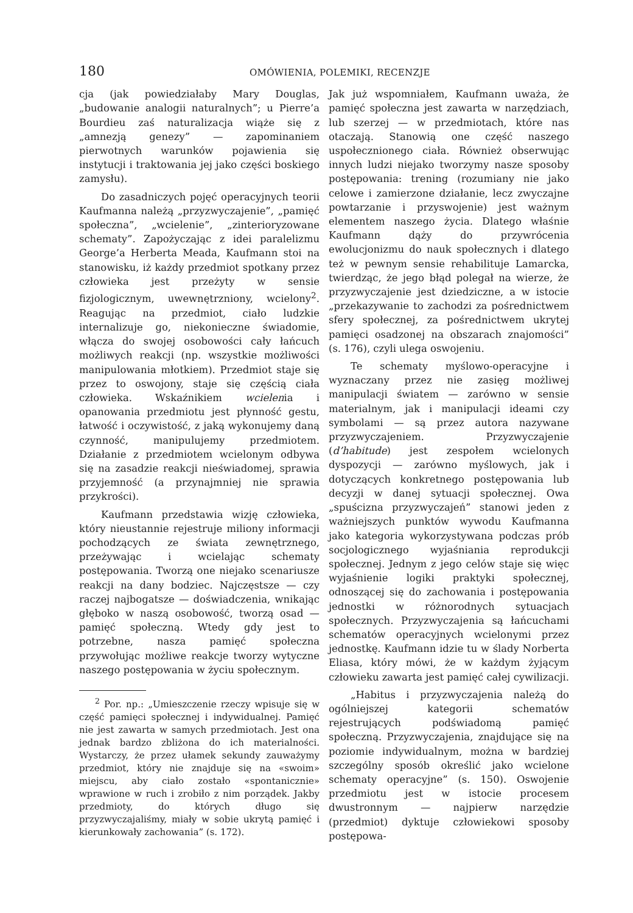180 OMÓWIENIA, POLEMIKI, RECENZJE
cja (jak powiedziałaby Mary Douglas, „budowanie analogii naturalnych”; u Pierre’a Bourdieu zaś naturalizacja wiąże się z „amnezją genezy” — zapominaniem pierwotnych warunków pojawienia się instytucji i traktowania jej jako części boskiego zamysłu).
Do zasadniczych pojęć operacyjnych teorii Kaufmanna należą „przyzwyczajenie”, „pamięć społeczna”, „wcielenie”, „zinterioryzowane schematy”. Zapożyczając z idei paralelizmu George’a Herberta Meada, Kaufmann stoi na stanowisku, iż każdy przedmiot spotkany przez człowieka jest przeżyty w sensie fizjologicznym, uwewnętrzniony, wcielony<sup>2</sup>. Reagując na przedmiot, ciało ludzkie internalizuje go, niekonieczne świadomie, włącza do swojej osobowości cały łańcuch możliwych reakcji (np. wszystkie możliwości manipulowania młotkiem). Przedmiot staje się przez to oswojony, staje się częścią ciała człowieka. Wskaźnikiem wcielenia i opanowania przedmiotu jest płynność gestu, łatwość i oczywistość, z jaką wykonujemy daną czynność, manipulujemy przedmiotem. Działanie z przedmiotem wcielonym odbywa się na zasadzie reakcji nieświadomej, sprawia przyjemność (a przynajmniej nie sprawia przykrości).
Kaufmann przedstawia wizję człowieka, który nieustannie rejestruje miliony informacji pochodzących ze świata zewnętrznego, przeżywając i wcielając schematy postępowania. Tworzą one niejako scenariusze reakcji na dany bodziec. Najczęstsze — czy raczej najbogatsze — doświadczenia, wnikając głęboko w naszą osobowość, tworzą osad — pamięć społeczną. Wtedy gdy jest to potrzebne, nasza pamięć społeczna przywołując możliwe reakcje tworzy wytyczne naszego postępowania w życiu społecznym.
<sup>2</sup> Por. np.: „Umieszczenie rzeczy wpisuje się w część pamięci społecznej i indywidualnej. Pamięć nie jest zawarta w samych przedmiotach. Jest ona jednak bardzo zbliżona do ich materialności. Wystarczy, że przez ułamek sekundy zauważymy przedmiot, który nie znajduje się na «swoim» miejscu, aby ciało zostało «spontanicznie» wprawione w ruch i zrobiło z nim porządek. Jakby przedmioty, do których długo się przyzwyczajaliśmy, miały w sobie ukrytą pamięć i kierunkowały zachowania” (s. 172).
Jak już wspomniałem, Kaufmann uważa, że pamięć społeczna jest zawarta w narzędziach, lub szerzej — w przedmiotach, które nas otaczają. Stanowią one część naszego uspołecznionego ciała. Również obserwując innych ludzi niejako tworzymy nasze sposoby postępowania: trening (rozumiany nie jako celowe i zamierzone działanie, lecz zwyczajne powtarzanie i przyswojenie) jest ważnym elementem naszego życia. Dlatego właśnie Kaufmann dąży do przywrócenia ewolucjonizmu do nauk społecznych i dlatego też w pewnym sensie rehabilituje Lamarcka, twierdząc, że jego błąd polegał na wierze, że przyzwyczajenie jest dziedziczne, a w istocie „przekazywanie to zachodzi za pośrednictwem sfery społecznej, za pośrednictwem ukrytej pamięci osadzonej na obszarach znajomości” (s. 176), czyli ulega oswojeniu.
Te schematy myślowo-operacyjne i wyznaczany przez nie zasięg możliwej manipulacji światem — zarówno w sensie materialnym, jak i manipulacji ideami czy symbolami — są przez autora nazywane przyzwyczajeniem. Przyzwyczajenie (d’habitude) jest zespołem wcielonych dyspozycji — zarówno myślowych, jak i dotyczących konkretnego postępowania lub decyzji w danej sytuacji społecznej. Owa „spuścizna przyzwyczajeń” stanowi jeden z ważniejszych punktów wywodu Kaufmanna jako kategoria wykorzystywana podczas prób socjologicznego wyjaśniania reprodukcji społecznej. Jednym z jego celów staje się więc wyjaśnienie logiki praktyki społecznej, odnoszącej się do zachowania i postępowania jednostki w różnorodnych sytuacjach społecznych. Przyzwyczajenia są łańcuchami schematów operacyjnych wcielonymi przez jednostkę. Kaufmann idzie tu w ślady Norberta Eliasa, który mówi, że w każdym żyjącym człowieku zawarta jest pamięć całej cywilizacji.
„Habitus i przyzwyczajenia należą do ogólniejszej kategorii schematów rejestrujących podświadomą pamięć społeczną. Przyzwyczajenia, znajdujące się na poziomie indywidualnym, można w bardziej szczególny sposób określić jako wcielone schematy operacyjne” (s. 150). Oswojenie przedmiotu jest w istocie procesem dwustronnym — najpierw narzędzie (przedmiot) dyktuje człowiekowi sposoby postępowa-